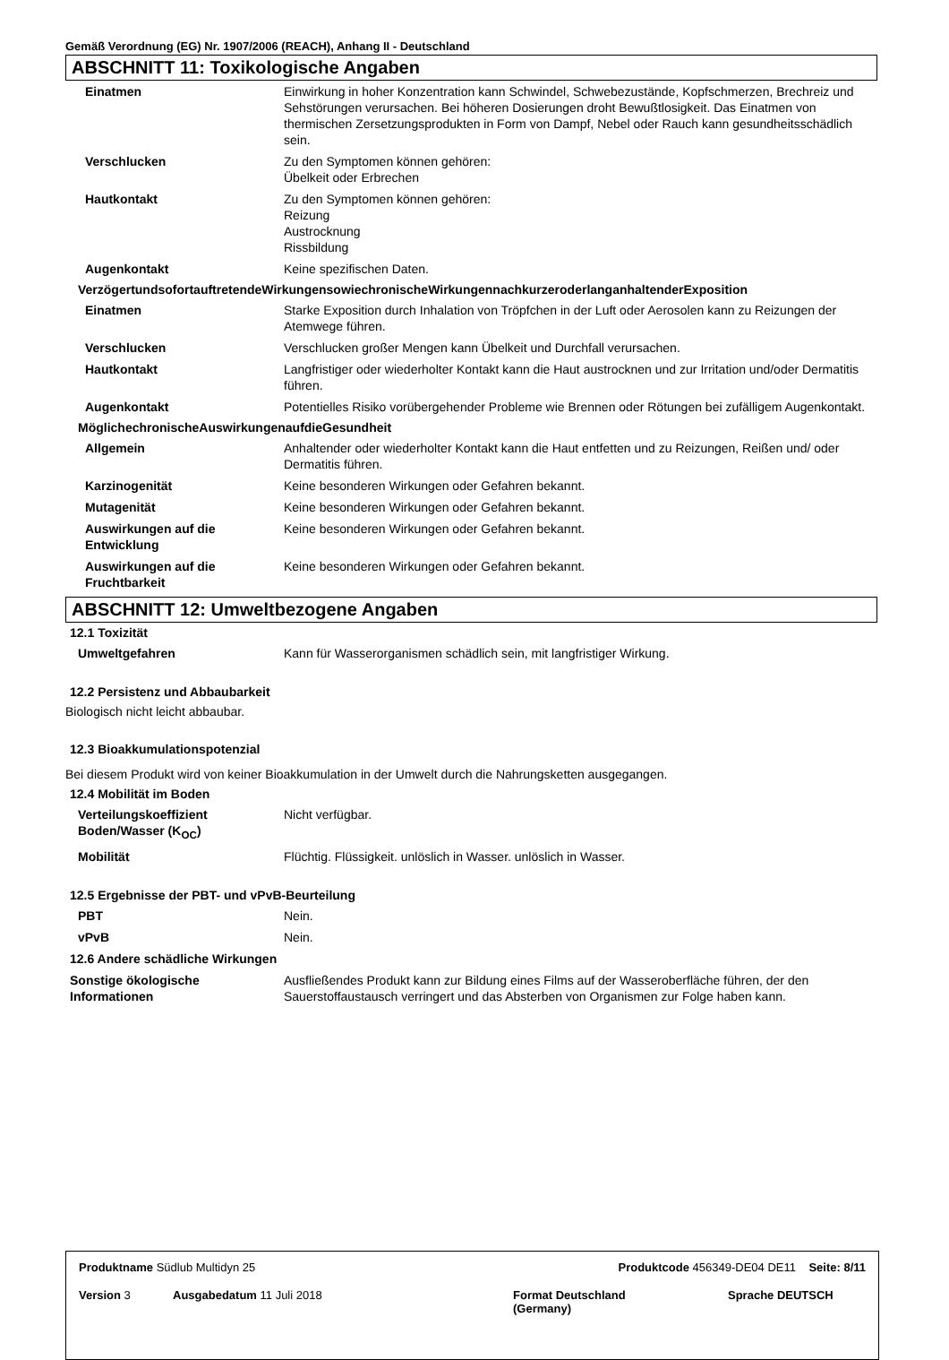Gemäß Verordnung (EG) Nr. 1907/2006 (REACH), Anhang II - Deutschland
ABSCHNITT 11: Toxikologische Angaben
Einatmen Einwirkung in hoher Konzentration kann Schwindel, Schwebezustände, Kopfschmerzen, Brechreiz und Sehstörungen verursachen. Bei höheren Dosierungen droht Bewußtlosigkeit. Das Einatmen von thermischen Zersetzungsprodukten in Form von Dampf, Nebel oder Rauch kann gesundheitsschädlich sein.
Verschlucken Zu den Symptomen können gehören:
Übelkeit oder Erbrechen
Hautkontakt Zu den Symptomen können gehören:
Reizung
Austrocknung
Rissbildung
Augenkontakt Keine spezifischen Daten.
VerzögertundsofortauftretendeWirkungensowiechronischeWirkungennachkurzeroderlanganhaltenderExposition
Einatmen Starke Exposition durch Inhalation von Tröpfchen in der Luft oder Aerosolen kann zu Reizungen der Atemwege führen.
Verschlucken Verschlucken großer Mengen kann Übelkeit und Durchfall verursachen.
Hautkontakt Langfristiger oder wiederholter Kontakt kann die Haut austrocknen und zur Irritation und/oder Dermatitis führen.
Augenkontakt Potentielles Risiko vorübergehender Probleme wie Brennen oder Rötungen bei zufälligem Augenkontakt.
MöglichechronischeAuswirkungenaufdieGesundheit
Allgemein Anhaltender oder wiederholter Kontakt kann die Haut entfetten und zu Reizungen, Reißen und/ oder Dermatitis führen.
Karzinogenität Keine besonderen Wirkungen oder Gefahren bekannt.
Mutagenität Keine besonderen Wirkungen oder Gefahren bekannt.
Auswirkungen auf die Entwicklung
Keine besonderen Wirkungen oder Gefahren bekannt.
Auswirkungen auf die Fruchtbarkeit
Keine besonderen Wirkungen oder Gefahren bekannt.
ABSCHNITT 12: Umweltbezogene Angaben
12.1 Toxizität
Umweltgefahren Kann für Wasserorganismen schädlich sein, mit langfristiger Wirkung.
12.2 Persistenz und Abbaubarkeit
Biologisch nicht leicht abbaubar.
12.3 Bioakkumulationspotenzial
Bei diesem Produkt wird von keiner Bioakkumulation in der Umwelt durch die Nahrungsketten ausgegangen.
12.4 Mobilität im Boden
Verteilungskoeffizient Boden/Wasser (K<sub>OC</sub>)
Nicht verfügbar.
Mobilität Flüchtig. Flüssigkeit. unlöslich in Wasser. unlöslich in Wasser.
12.5 Ergebnisse der PBT- und vPvB-Beurteilung
PBT Nein.
vPvB Nein.
12.6 Andere schädliche Wirkungen
Sonstige ökologische Informationen
Ausfließendes Produkt kann zur Bildung eines Films auf der Wasseroberfläche führen, der den Sauerstoffaustausch verringert und das Absterben von Organismen zur Folge haben kann.
Produktname Südlub Multidyn 25 Produktcode 456349-DE04 DE11 Seite: 8/11
Version 3 Ausgabedatum 11 Juli 2018 Format Deutschland
(Germany)
Sprache DEUTSCH